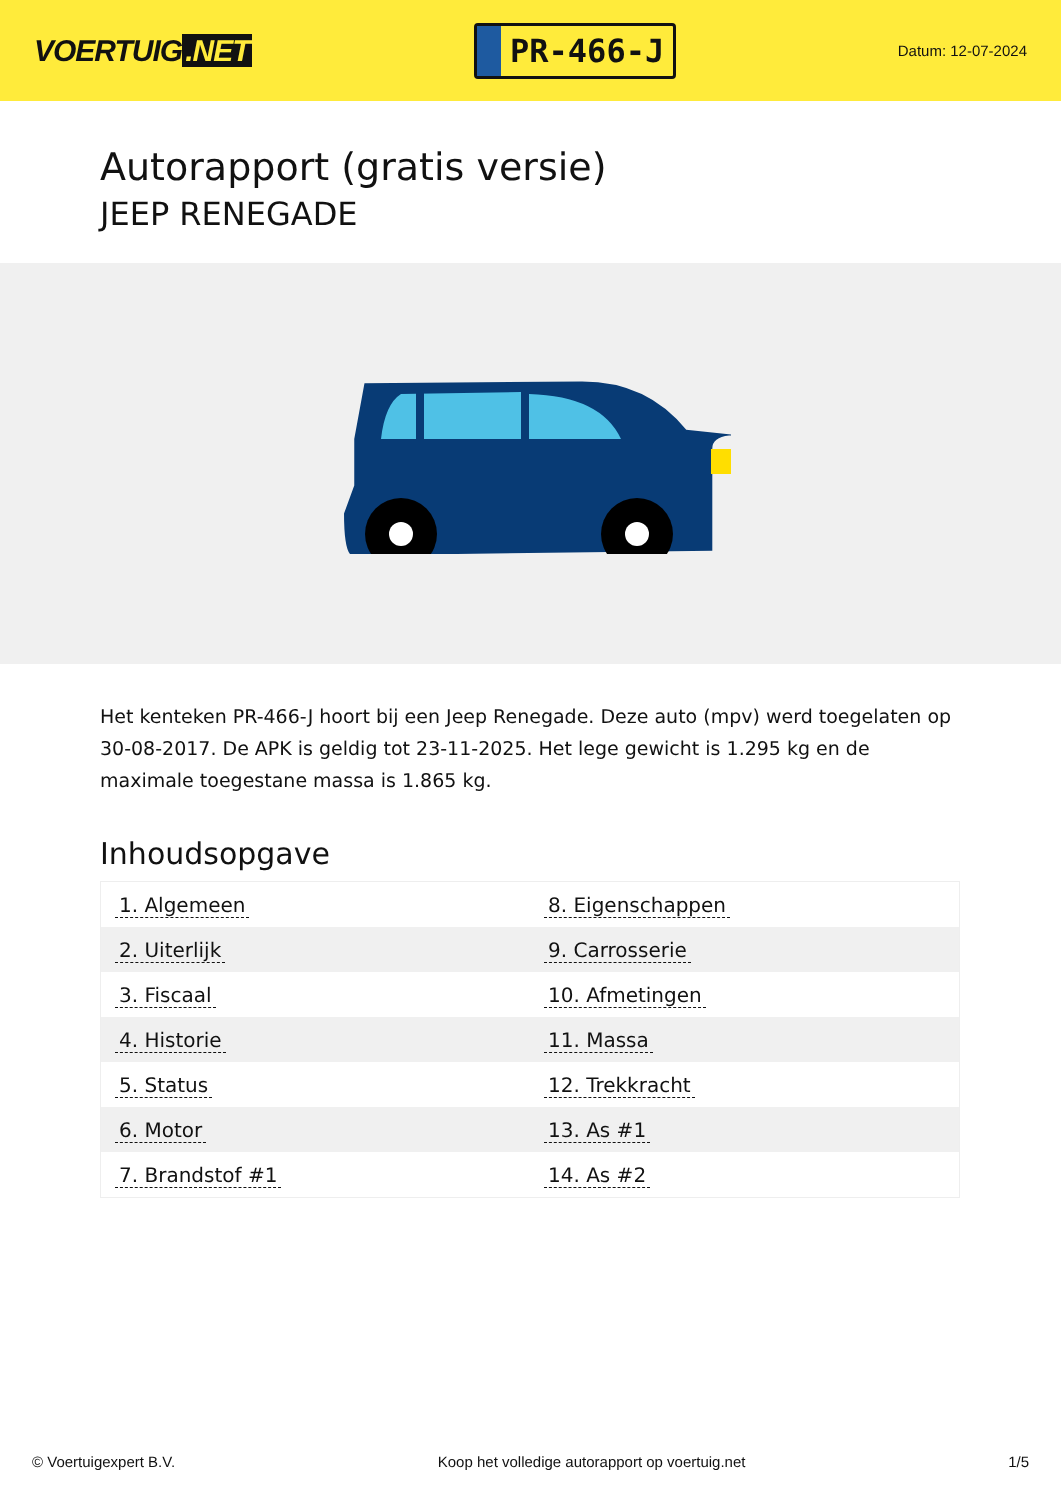VOERTUIG.NET
PR-466-J
Datum: 12-07-2024
Autorapport (gratis versie)
JEEP RENEGADE
Het kenteken PR-466-J hoort bij een Jeep Renegade. Deze auto (mpv) werd toegelaten op 30-08-2017. De APK is geldig tot 23-11-2025. Het lege gewicht is 1.295 kg en de maximale toegestane massa is 1.865 kg.
Inhoudsopgave
| 1. Algemeen | 8. Eigenschappen |
| 2. Uiterlijk | 9. Carrosserie |
| 3. Fiscaal | 10. Afmetingen |
| 4. Historie | 11. Massa |
| 5. Status | 12. Trekkracht |
| 6. Motor | 13. As #1 |
| 7. Brandstof #1 | 14. As #2 |
© Voertuigexpert B.V. Koop het volledige autorapport op voertuig.net 1/5